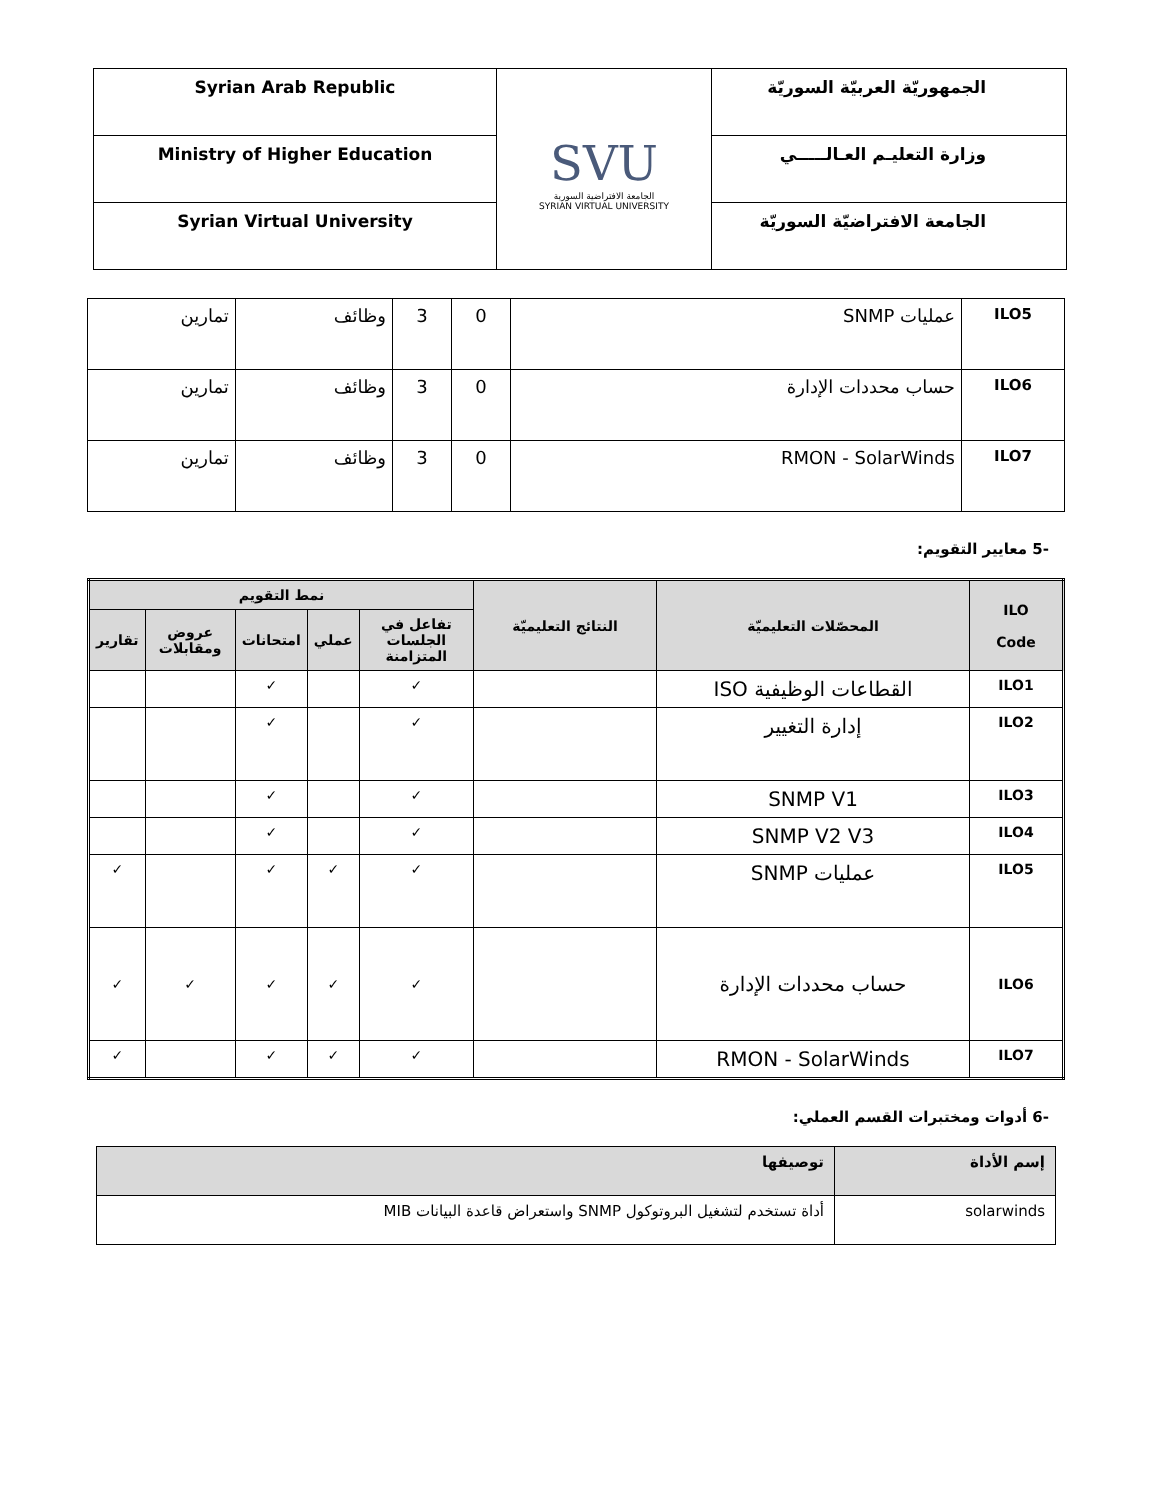| Syrian Arab Republic | SVU الجامعة الافتراضية السورية SYRIAN VIRTUAL UNIVERSITY | الجمهوريّة العربيّة السوريّة |
| Ministry of Higher Education | | وزارة التعليـم العـالـــــي |
| Syrian Virtual University | | الجامعة الافتراضيّة السوريّة |
| ILO5 | عمليات SNMP | 0 | 3 | وظائف | تمارين |
| ILO6 | حساب محددات الإدارة | 0 | 3 | وظائف | تمارين |
| ILO7 | RMON - SolarWinds | 0 | 3 | وظائف | تمارين |
-5 معايير التقويم:
| ILO Code | المحصّلات التعليميّة | النتائج التعليميّة | نمط التقويم | | | | |
| --- | --- | --- | --- | --- | --- | --- | --- |
| | | | تفاعل في الجلسات المتزامنة | عملي | امتحانات | عروض ومقابلات | تقارير |
| ILO1 | القطاعات الوظيفية ISO | | ✓ | | ✓ | | |
| ILO2 | إدارة التغيير | | ✓ | | ✓ | | |
| ILO3 | SNMP V1 | | ✓ | | ✓ | | |
| ILO4 | SNMP V2 V3 | | ✓ | | ✓ | | |
| ILO5 | عمليات SNMP | | ✓ | ✓ | ✓ | | ✓ |
| ILO6 | حساب محددات الإدارة | | ✓ | ✓ | ✓ | ✓ | ✓ |
| ILO7 | RMON - SolarWinds | | ✓ | ✓ | ✓ | | ✓ |
-6 أدوات ومختبرات القسم العملي:
| إسم الأداة | توصيفها |
| --- | --- |
| solarwinds | أداة تستخدم لتشغيل البروتوكول SNMP واستعراض قاعدة البيانات MIB |